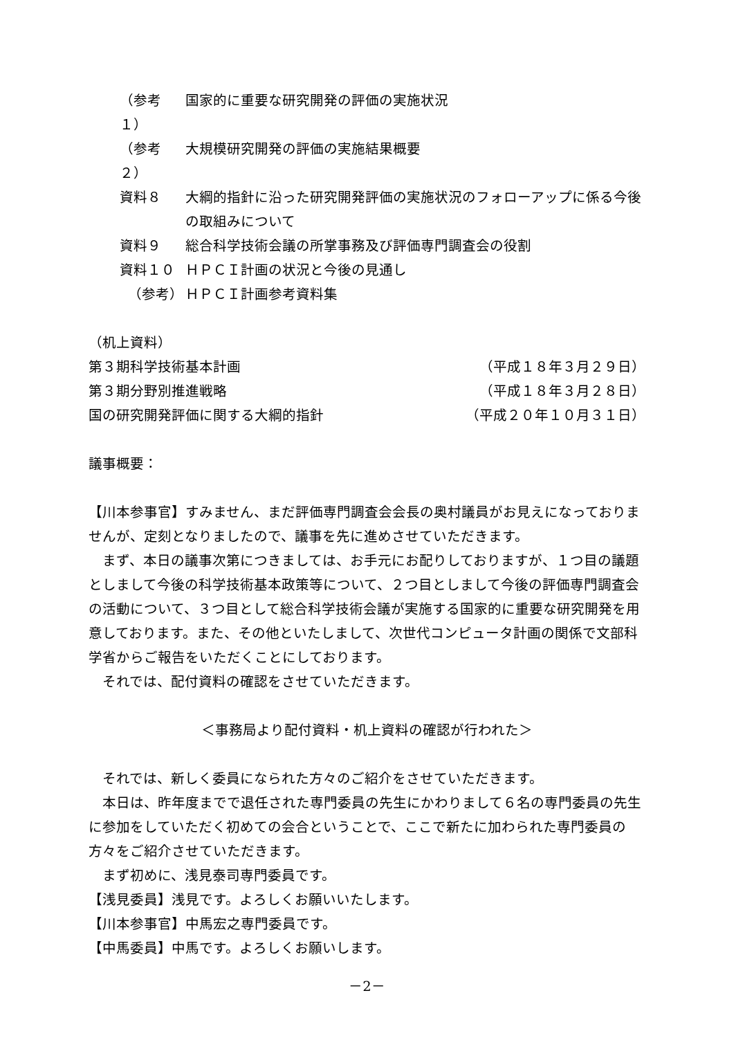（参考１） 国家的に重要な研究開発の評価の実施状況
（参考２） 大規模研究開発の評価の実施結果概要
資料８ 大綱的指針に沿った研究開発評価の実施状況のフォローアップに係る今後の取組みについて
資料９ 総合科学技術会議の所掌事務及び評価専門調査会の役割
資料１０ ＨＰＣＩ計画の状況と今後の見通し
（参考） ＨＰＣＩ計画参考資料集
（机上資料）
第３期科学技術基本計画 （平成１８年３月２９日）
第３期分野別推進戦略 （平成１８年３月２８日）
国の研究開発評価に関する大綱的指針 （平成２０年１０月３１日）
議事概要：
【川本参事官】すみません、まだ評価専門調査会会長の奥村議員がお見えになっておりませんが、定刻となりましたので、議事を先に進めさせていただきます。
まず、本日の議事次第につきましては、お手元にお配りしておりますが、１つ目の議題としまして今後の科学技術基本政策等について、２つ目としまして今後の評価専門調査会の活動について、３つ目として総合科学技術会議が実施する国家的に重要な研究開発を用意しております。また、その他といたしまして、次世代コンピュータ計画の関係で文部科学省からご報告をいただくことにしております。
それでは、配付資料の確認をさせていただきます。
＜事務局より配付資料・机上資料の確認が行われた＞
それでは、新しく委員になられた方々のご紹介をさせていただきます。
本日は、昨年度までで退任された専門委員の先生にかわりまして６名の専門委員の先生に参加をしていただく初めての会合ということで、ここで新たに加わられた専門委員の方々をご紹介させていただきます。
まず初めに、浅見泰司専門委員です。
【浅見委員】浅見です。よろしくお願いいたします。
【川本参事官】中馬宏之専門委員です。
【中馬委員】中馬です。よろしくお願いします。
－2－